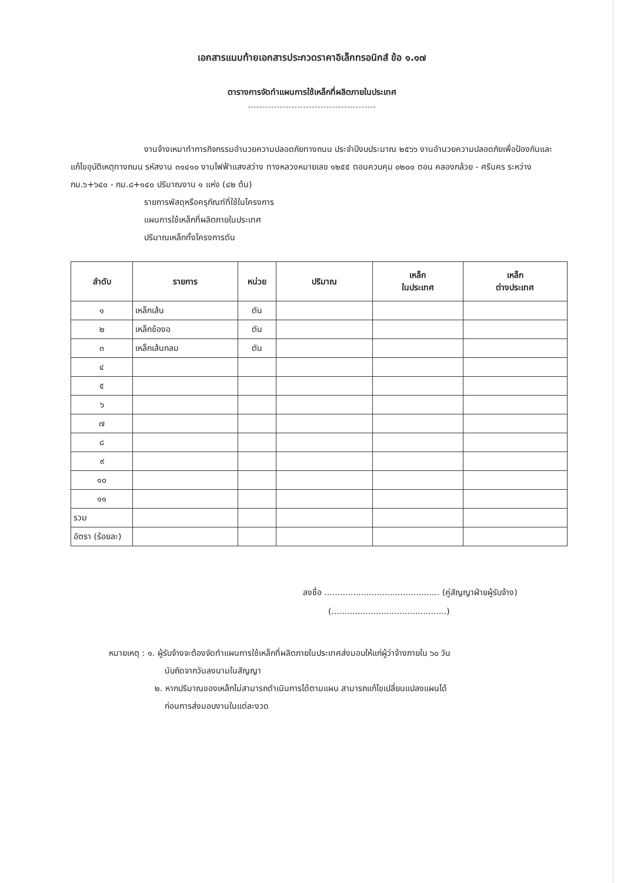เอกสารแนบท้ายเอกสารประกวดราคาอิเล็กทรอนิกส์ ข้อ ๑.๑๗
ตารางการจัดทำแผนการใช้เหล็กที่ผลิตภายในประเทศ
--------------------------------------------
งานจ้างเหมาทำการกิจกรรมอำนวยความปลอดภัยทางถนน ประจำปีงบประมาณ ๒๕๖๖ งานอำนวยความปลอดภัยเพื่อป้องกันและแก้ไขอุบัติเหตุทางถนน รหัสงาน ๓๑๔๑๐ งานไฟฟ้าแสงสว่าง ทางหลวงหมายเลข ๑๒๕๕ ตอนควบคุม ๐๒๐๐ ตอน คลองกล้วย - ศรีนคร ระหว่าง กม.๖+๖๔๐ - กม.๘+๑๔๐ ปริมาณงาน ๑ แห่ง (๔๒ ต้น)
รายการพัสดุหรือครุภัณฑ์ที่ใช้ในโครงการ
แผนการใช้เหล็กที่ผลิตภายในประเทศ
ปริมาณเหล็กทั้งโครงการตัน
| ลำดับ | รายการ | หน่วย | ปริมาณ | เหล็ก ในประเทศ | เหล็ก ต่างประเทศ |
| --- | --- | --- | --- | --- | --- |
| ๑ | เหล็กเส้น | ตัน | | | |
| ๒ | เหล็กข้องอ | ตัน | | | |
| ๓ | เหล็กเส้นกลม | ตัน | | | |
| ๔ | | | | | |
| ๕ | | | | | |
| ๖ | | | | | |
| ๗ | | | | | |
| ๘ | | | | | |
| ๙ | | | | | |
| ๑๐ | | | | | |
| ๑๑ | | | | | |
| รวม | | | | | |
| อัตรา (ร้อยละ) | | | | | |
ลงชื่อ ............................................ (คู่สัญญาฝ่ายผู้รับจ้าง)
(............................................)
หมายเหตุ : ๑. ผู้รับจ้างจะต้องจัดทำแผนการใช้เหล็กที่ผลิตภายในประเทศส่งมอบให้แก่ผู้ว่าจ้างภายใน ๖๐ วัน
นับถัดจากวันลงนามในสัญญา
๒. หากปริมาณของเหล็กไม่สามารถดำเนินการได้ตามแผน สามารถแก้ไขเปลี่ยนแปลงแผนได้
ก่อนการส่งมอบงานในแต่ละงวด